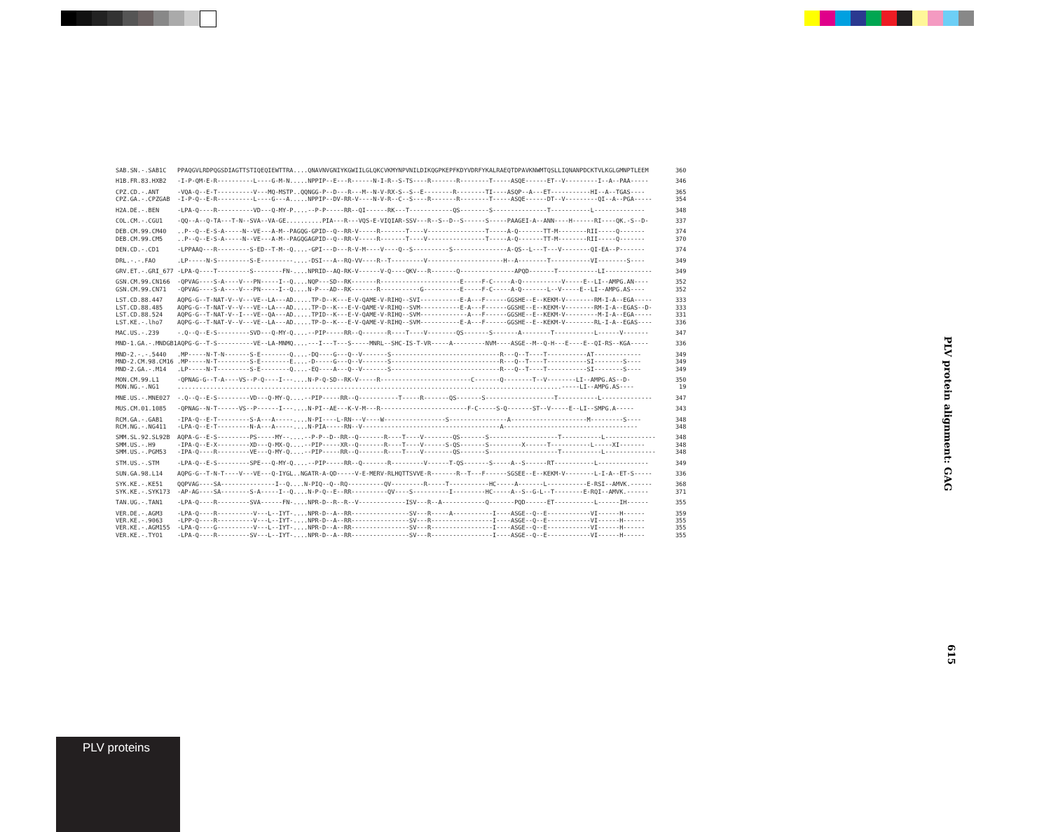| SAB.SN.-.SAB1C | PPAQGVLRDPQGSDIAGTTSTIQEQIEWTTRA....QNAVNVGNIYKGWIILGLQKCVKMYNPVNILDIKQGPKEPFKDYVDRFYKALRAEQTDPAVKNWMTQSLLIQNANPDCKTVLKGLGMNPTLEEM | 360 |
| H1B.FR.83.HXB2 | -I-P-QM-E-R----------L----G-M-N.....NPPIP--E---R------N-I-R--S-TS----R-------R--------T-----ASQE------ET--V---------I--A--PAA----- | 346 |
| CPZ.CD.-.ANT | -VQA-Q--E-T----------V---MQ-MSTP..QQNGG-P--D---R---M--N-V-RX-S--S--E--------R--------TI----ASQP--A---ET-----------HI--A--TGAS---- | 365 |
| CPZ.GA.-.CPZGAB | -I-P-Q--E-R----------L----G---A.....NPPIP--DV-RR-V----N-V-R--C--S----R-------R--------T-----ASQE------DT--V---------QI--A--PGA----- | 354 |
| H2A.DE.-.BEN | -LPA-Q----R----------VD---Q-MY-P....--P-P-----RR--QI------RK---T------------QS--------S---------------T-----------L-------------- | 348 |
| COL.CM.-.CGU1 | -QQ--A--Q-TA---T-N--SVA--VA-GE..........PIA---R---VQS-E-VIQIAR-SSV---R--S--D--S------S-----PAAGEI-A--ANN----H------RI----QK.-S--D- | 337 |
| DEB.CM.99.CM40 | ..P--Q--E-S-A-----N--VE---A-M--PAGQG-GPID--Q--RR-V-----R-------T----V----------------T-----A-Q-------TT-M--------RII-----Q------- | 374 |
| DEB.CM.99.CM5 | ..P--Q--E-S-A-----N--VE---A-M--PAGQGAGPID--Q--RR-V-----R-------T----V----------------T-----A-Q-------TT-M--------RII-----Q------- | 370 |
| DEN.CD.-.CD1 | -LPPAAQ---R---------S-ED--T-M--Q....-GPI---D---R-V-M----V----Q--S----------S---------------A-QS--L---T---V--------QI-EA--P------- | 374 |
| DRL.-.-.FAO | .LP-----N-S---------S-E---------....-DSI---A--RQ-VV----R--T---------V---------------------H--A--------T-----------VI--------S---- | 349 |
| GRV.ET.-.GRI_677 | -LPA-Q----T---------S--------FN-....NPRID--AQ-RK-V------V-Q----QKV---R-------Q---------------APQD-------T-----------LI------------- | 349 |
| GSN.CM.99.CN166 | -QPVAG----S-A----V---PN-----I--Q....NQP---SD--RK-------R----------------------E-----F-C-----A-Q-----------V-----E--LI--AMPG.AN---- | 352 |
| GSN.CM.99.CN71 | -QPVAG----S-A----V---PN-----I--Q....N-P---AD--RK-------R-----------G----------E-----F-C-----A-Q-------L--V-----E--LI--AMPG.AS---- | 352 |
| LST.CD.88.447 | AQPG-G--T-NAT-V--V---VE--LA---AD.....TP-D--K---E-V-QAME-V-RIHQ--SVI-----------E-A---F------GGSHE--E--KEKM-V--------RM-I-A--EGA----- | 333 |
| LST.CD.88.485 | AQPG-G--T-NAT-V--V---VE--LA---AD.....TP-D--K---E-V-QAME-V-RIHQ--SVM-----------E-A---F------GGSHE--E--KEKM-V--------RM-I-A--EGAS--D- | 333 |
| LST.CD.88.524 | AQPG-G--T-NAT-V--I---VE--QA---AD.....TPID--K---E-V-QAME-V-RIHQ--SVM-------------A---F------GGSHE--E--KEKM-V---------M-I-A--EGA----- | 331 |
| LST.KE.-.lho7 | AQPG-G--T-NAT-V--V---VE--LA---AD.....TP-D--K---E-V-QAME-V-RIHQ--SVM-----------E-A---F------GGSHE--E--KEKM-V--------RL-I-A--EGAS---- | 336 |
| MAC.US.-.239 | -.Q--Q--E-S---------SVD---Q-MY-Q....--PIP-----RR--Q-------R----T----V--------QS-------S-------A--------T-----------L------V------- | 347 |
| MND-1.GA.-.MNDGB1 | AQPG-G--T-S----------VE--LA-MNMQ....---I---T---S-----MNRL--SHC-IS-T-VR-----A---------NVM----ASGE--M--Q-H---E----E--QI-RS--KGA----- | 336 |
| MND-2.-.-.5440 | .MP-----N-T-N-------S-E--------Q....-DQ----G---Q--V-------S------------------------------R---Q--T----T-----------AT------------- | 349 |
| MND-2.CM.98.CM16 | .MP-----N-T---------S-E--------E....-D-----G---Q--V-------S------------------------------R---Q--T----T-----------SI--------S---- | 349 |
| MND-2.GA.-.M14 | .LP-----N-T---------S-E--------Q....-EQ----A---Q--V-------S------------------------------R---Q--T----T-----------SI--------S---- | 349 |
| MON.CM.99.L1 | -QPNAG-G--T-A----VS--P-Q----I---....N-P-Q-SD--RK-V-----R-------------------------C-------Q--------T--V--------LI--AMPG.AS--D- | 350 |
| MON.NG.-.NG1 | ..........................................................................................................-----LI--AMPG.AS---- | 19 |
| MNE.US.-.MNE027 | -.Q--Q--E-S---------VD---Q-MY-Q....--PIP-----RR--Q-----------T-----R-------QS-------S-------------------T-----------L-------------- | 347 |
| MUS.CM.01.1085 | -QPNAG--N-T------VS--P------I---....N-PI--AE---K-V-M---R------------------------F-C-----S-Q-------ST--V-----E--LI--SMPG.A----- | 343 |
| RCM.GA.-.GAB1 | -IPA-Q--E-T---------S-A---A-----....N-PI----L-RN---V----W-----------------S----------------A---------------------M---------S---- | 348 |
| RCM.NG.-.NG411 | -LPA-Q--E-T---------N-A---A-----....N-PIA-----RN--V--------------------------------------A------------------------------------- | 348 |
| SMM.SL.92.SL92B | AQPA-G--E-S---------PS-----MY--....--P-P--D--RR--Q-------R----T----V--------QS-------S-------------------T-----------L-------------- | 348 |
| SMM.US.-.H9 | -IPA-Q--E-X---------XD---Q-MX-Q....--PIP-----XR--Q-------R----T----V------S-QS-------S---------X------T-----------L-----XI------- | 348 |
| SMM.US.-.PGM53 | -IPA-Q----R---------VE---Q-MY-Q....--PIP-----RR--Q-------R----T----V--------QS-------S-------------------T-----------L-------------- | 348 |
| STM.US.-.STM | -LPA-Q--E-S---------SPE---Q-MY-Q....--PIP-----RR--Q-------R---------V------T-QS-------S-----A--S------RT-----------L-------------- | 349 |
| SUN.GA.98.L14 | AQPG-G--T-N-T----V---VE---Q-IYGL..NGATR-A-QD-----V-E-MERV-RLHQTTSVVE-R-------R--T---F------SGSEE--E--KEKM-V--------L-I-A--ET-S----- | 336 |
| SYK.KE.-.KE51 | QQPVAG----SA---------------I--Q....N-PIQ--Q--RQ----------QV---------R-----T-----------HC-----A-------L-----------E-RSI--AMVK.------ | 368 |
| SYK.KE.-.SYK173 | -AP-AG----SA--------S-A-----I--Q....N-P-Q--E--RR----------QV----S----------I---------HC-----A--S--G-L--T--------E-RQI--AMVK.------ | 371 |
| TAN.UG.-.TAN1 | -LPA-Q----R---------SVA------FN-....NPR-D--R--R--V-------------ISV---R--A------------Q-------PQD------ET-----------L------IH------ | 355 |
| VER.DE.-.AGM3 | -LPA-Q----R----------V---L--IYT-....NPR-D--A--RR----------------SV---R-----A-----------I----ASGE--Q--E------------VI------H------ | 359 |
| VER.KE.-.9063 | -LPP-Q----R----------V---L--IYT-....NPR-D--A--RR----------------SV---R-----------------I----ASGE--Q--E------------VI------H------ | 355 |
| VER.KE.-.AGM155 | -LPA-Q----G----------V---L--IYT-....NPR-D--A--RR----------------SV---R-----------------I----ASGE--Q--E------------VI------H------ | 355 |
| VER.KE.-.TYO1 | -LPA-Q----R---------SV---L--IYT-....NPR-D--A--RR----------------SV---R-----------------I----ASGE--Q--E------------VI------H------ | 355 |
PLV protein alignment: GAG
615
PLV proteins